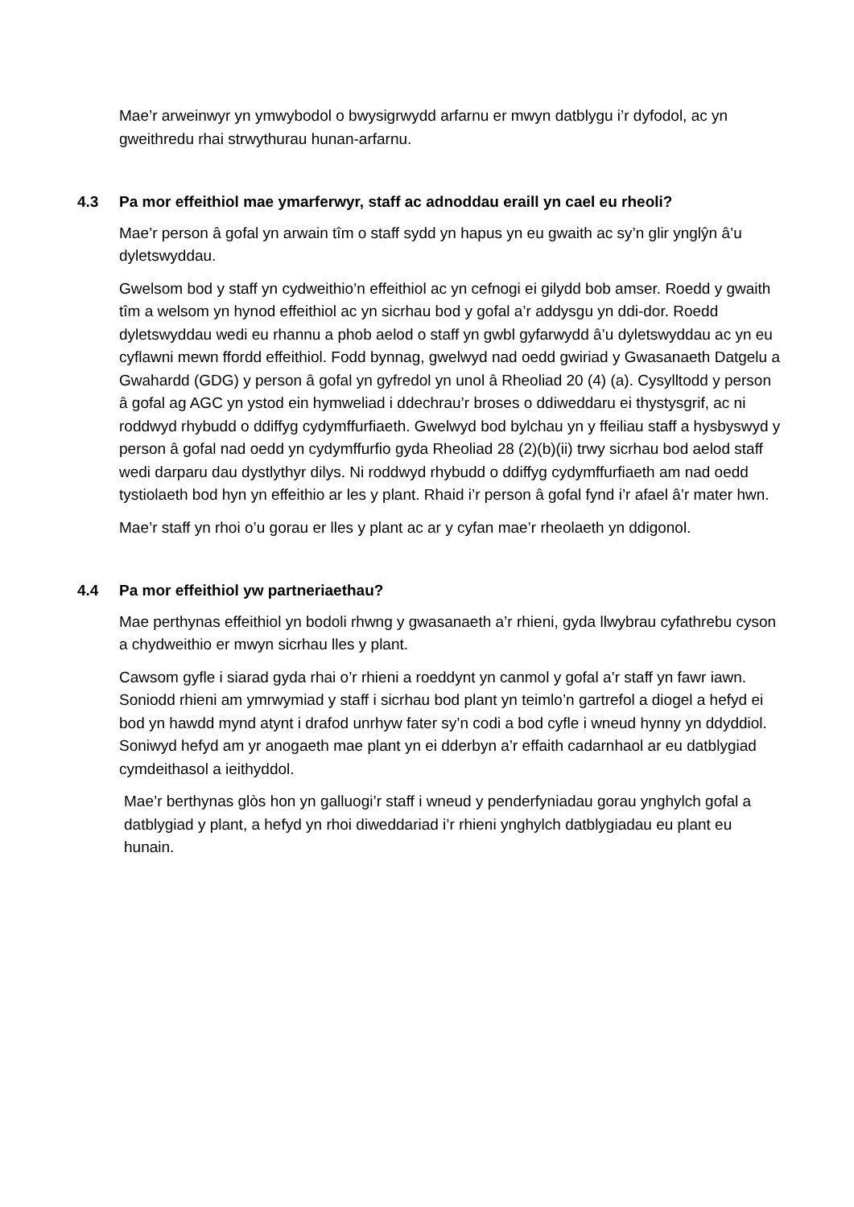Mae’r arweinwyr yn ymwybodol o bwysigrwydd arfarnu er mwyn datblygu i’r dyfodol, ac yn gweithredu rhai strwythurau hunan-arfarnu.
4.3 Pa mor effeithiol mae ymarferwyr, staff ac adnoddau eraill yn cael eu rheoli?
Mae’r person â gofal yn arwain tîm o staff sydd yn hapus yn eu gwaith ac sy’n glir ynglŷn â’u dyletswyddau.
Gwelsom bod y staff yn cydweithio’n effeithiol ac yn cefnogi ei gilydd bob amser. Roedd y gwaith tîm a welsom yn hynod effeithiol ac yn sicrhau bod y gofal a’r addysgu yn ddi-dor. Roedd dyletswyddau wedi eu rhannu a phob aelod o staff yn gwbl gyfarwydd â’u dyletswyddau ac yn eu cyflawni mewn ffordd effeithiol. Fodd bynnag, gwelwyd nad oedd gwiriad y Gwasanaeth Datgelu a Gwahardd (GDG) y person â gofal yn gyfredol yn unol â Rheoliad 20 (4) (a). Cysylltodd y person â gofal ag AGC yn ystod ein hymweliad i ddechrau’r broses o ddiweddaru ei thystysgrif, ac ni roddwyd rhybudd o ddiffyg cydymffurfiaeth. Gwelwyd bod bylchau yn y ffeiliau staff a hysbyswyd y person â gofal nad oedd yn cydymffurfio gyda Rheoliad 28 (2)(b)(ii) trwy sicrhau bod aelod staff wedi darparu dau dystlythyr dilys. Ni roddwyd rhybudd o ddiffyg cydymffurfiaeth am nad oedd tystiolaeth bod hyn yn effeithio ar les y plant. Rhaid i’r person â gofal fynd i’r afael â’r mater hwn.
Mae’r staff yn rhoi o’u gorau er lles y plant ac ar y cyfan mae’r rheolaeth yn ddigonol.
4.4 Pa mor effeithiol yw partneriaethau?
Mae perthynas effeithiol yn bodoli rhwng y gwasanaeth a’r rhieni, gyda llwybrau cyfathrebu cyson a chydweithio er mwyn sicrhau lles y plant.
Cawsom gyfle i siarad gyda rhai o’r rhieni a roeddynt yn canmol y gofal a’r staff yn fawr iawn. Soniodd rhieni am ymrwymiad y staff i sicrhau bod plant yn teimlo’n gartrefol a diogel a hefyd ei bod yn hawdd mynd atynt i drafod unrhyw fater sy’n codi a bod cyfle i wneud hynny yn ddyddiol. Soniwyd hefyd am yr anogaeth mae plant yn ei dderbyn a’r effaith cadarnhaol ar eu datblygiad cymdeithasol a ieithyddol.
Mae’r berthynas glòs hon yn galluogi’r staff i wneud y penderfyniadau gorau ynghylch gofal a datblygiad y plant, a hefyd yn rhoi diweddariad i’r rhieni ynghylch datblygiadau eu plant eu hunain.